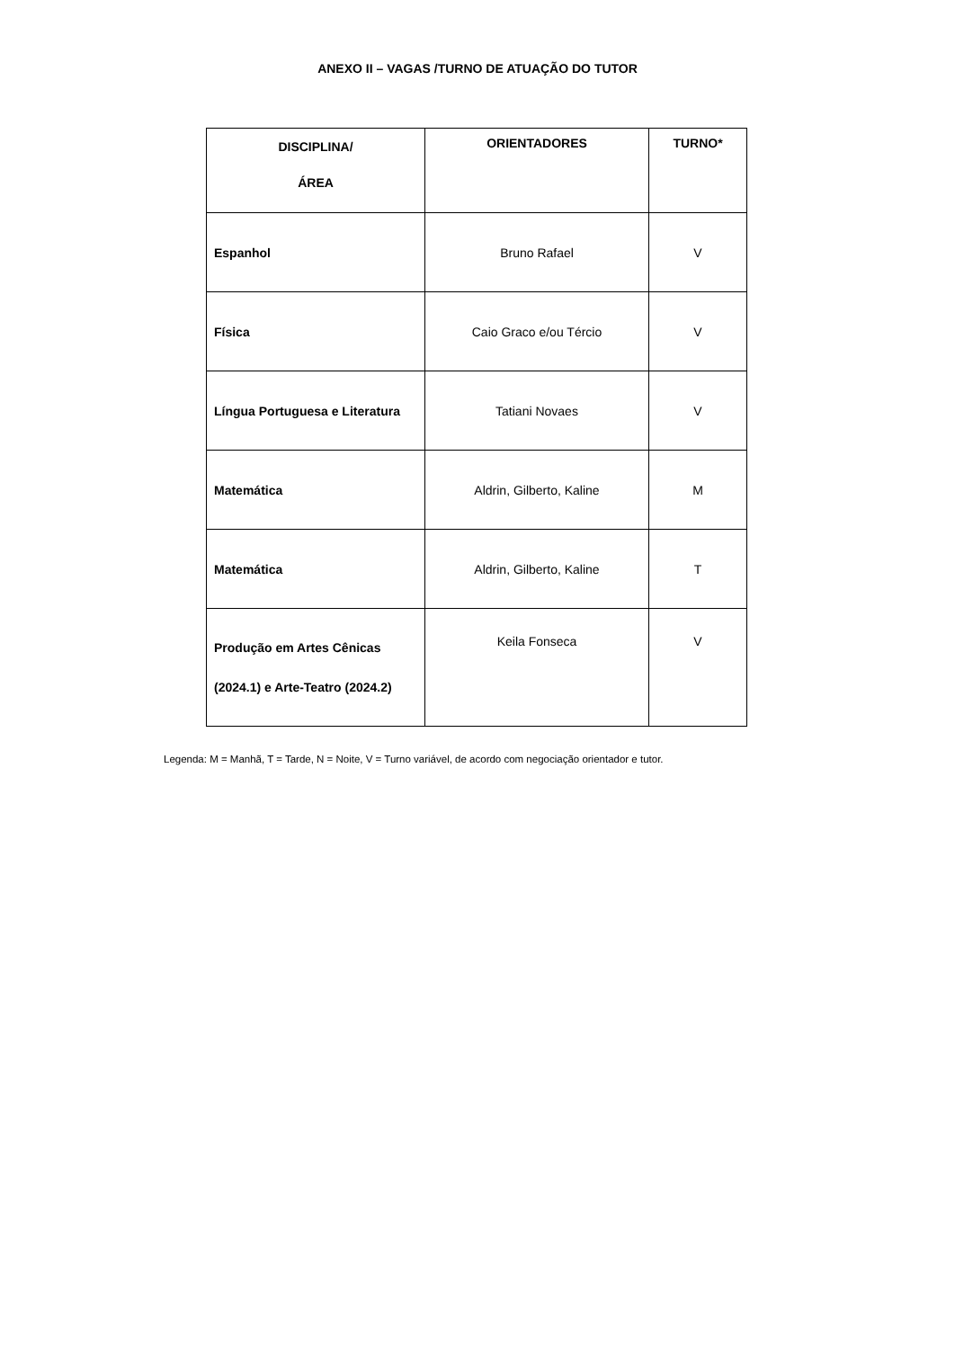ANEXO II – VAGAS /TURNO DE ATUAÇÃO DO TUTOR
| DISCIPLINA/ ÁREA | ORIENTADORES | TURNO* |
| --- | --- | --- |
| Espanhol | Bruno Rafael | V |
| Física | Caio Graco e/ou Tércio | V |
| Língua Portuguesa e Literatura | Tatiani Novaes | V |
| Matemática | Aldrin, Gilberto, Kaline | M |
| Matemática | Aldrin, Gilberto, Kaline | T |
| Produção em Artes Cênicas (2024.1) e Arte-Teatro (2024.2) | Keila Fonseca | V |
Legenda: M = Manhã, T = Tarde, N = Noite, V = Turno variável, de acordo com negociação orientador e tutor.